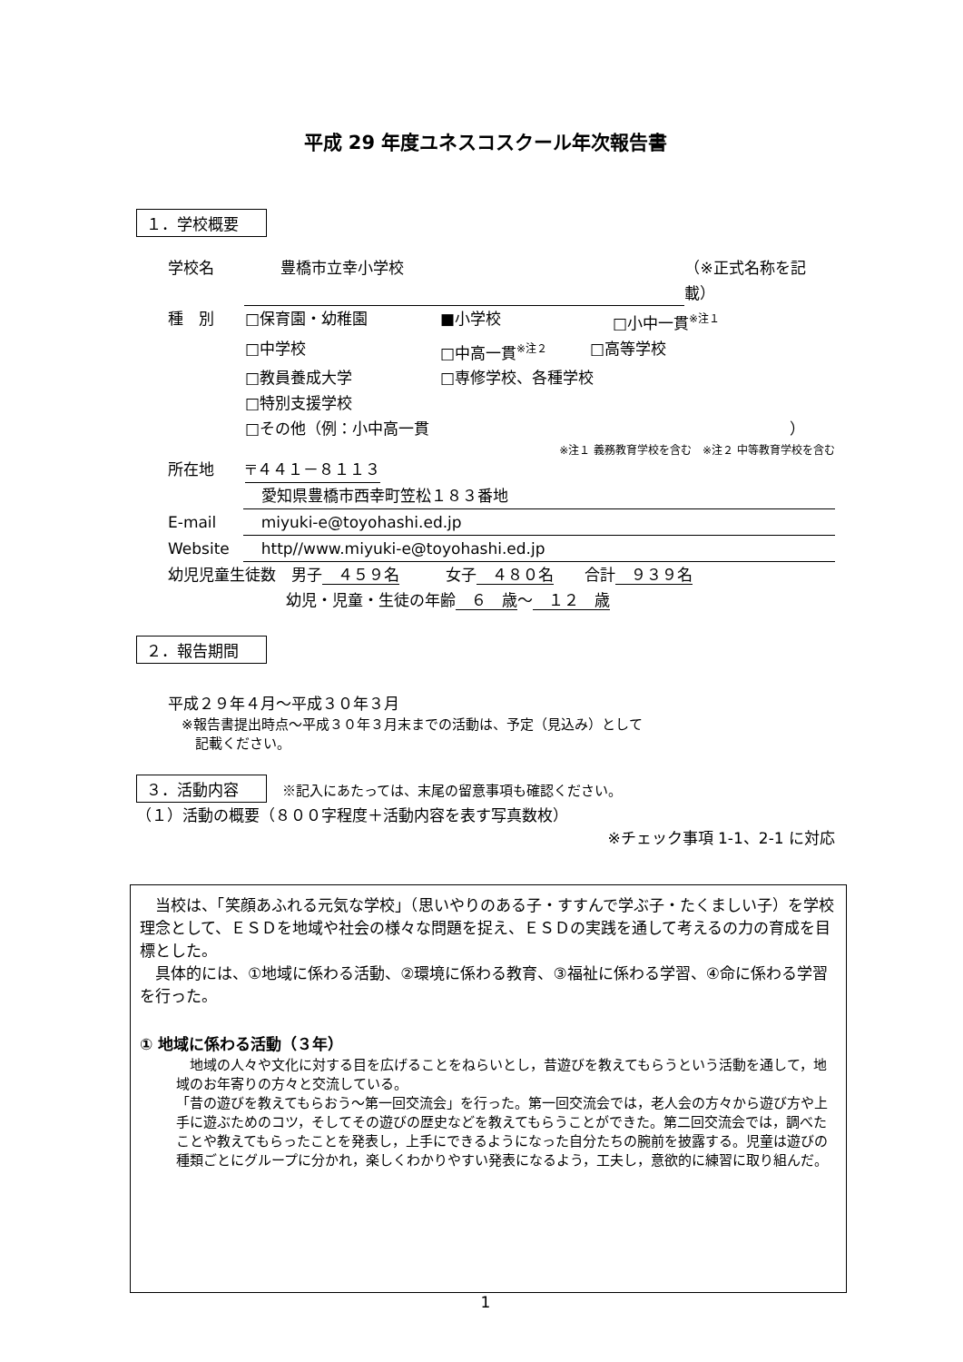平成 29 年度ユネスコスクール年次報告書
１．学校概要
学校名 豊橋市立幸小学校 （※正式名称を記載）
種　別 □保育園・幼稚園 ■小学校 □小中一貫<sup>※注１</sup>
□中学校 □中高一貫<sup>※注２</sup> □高等学校
□教員養成大学 □専修学校、各種学校
□特別支援学校
□その他（例：小中高一貫 ）
※注１ 義務教育学校を含む　※注２ 中等教育学校を含む
所在地 〒４４１－８１１３
愛知県豊橋市西幸町笠松１８３番地
E-mail miyuki-e@toyohashi.ed.jp
Website http//www.miyuki-e@toyohashi.ed.jp
幼児児童生徒数　男子　４５９名　　　女子　４８０名　　合計　９３９名
幼児・児童・生徒の年齢　６　歳～　１２　歳
２．報告期間
平成２９年４月～平成３０年３月
　※報告書提出時点～平成３０年３月末までの活動は、予定（見込み）として
　　記載ください。
３．活動内容　※記入にあたっては、末尾の留意事項も確認ください。
（１）活動の概要（８００字程度＋活動内容を表す写真数枚）
※チェック事項 1-1、2-1 に対応
　当校は、「笑顔あふれる元気な学校」（思いやりのある子・すすんで学ぶ子・たくましい子）を学校理念として、ＥＳＤを地域や社会の様々な問題を捉え、ＥＳＤの実践を通して考えるの力の育成を目標とした。
　具体的には、①地域に係わる活動、②環境に係わる教育、③福祉に係わる学習、④命に係わる学習を行った。
① 地域に係わる活動（３年）
　地域の人々や文化に対する目を広げることをねらいとし，昔遊びを教えてもらうという活動を通して，地域のお年寄りの方々と交流している。
「昔の遊びを教えてもらおう～第一回交流会」を行った。第一回交流会では，老人会の方々から遊び方や上手に遊ぶためのコツ，そしてその遊びの歴史などを教えてもらうことができた。第二回交流会では，調べたことや教えてもらったことを発表し，上手にできるようになった自分たちの腕前を披露する。児童は遊びの種類ごとにグループに分かれ，楽しくわかりやすい発表になるよう，工夫し，意欲的に練習に取り組んだ。
1